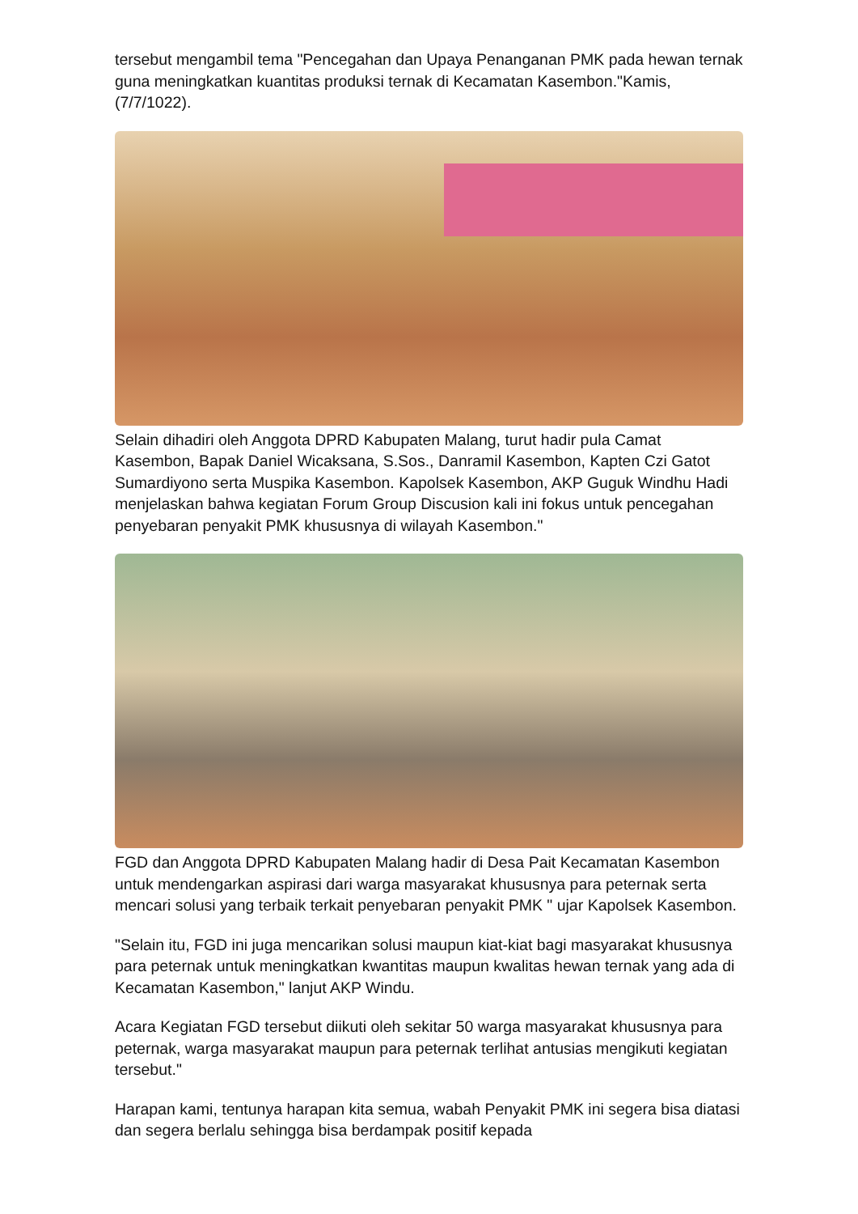tersebut mengambil tema "Pencegahan dan Upaya Penanganan PMK pada hewan ternak guna meningkatkan kuantitas produksi ternak di Kecamatan Kasembon."Kamis, (7/7/1022).
Selain dihadiri oleh Anggota DPRD Kabupaten Malang, turut hadir pula Camat Kasembon, Bapak Daniel Wicaksana, S.Sos., Danramil Kasembon, Kapten Czi Gatot Sumardiyono serta Muspika Kasembon. Kapolsek Kasembon, AKP Guguk Windhu Hadi menjelaskan bahwa kegiatan Forum Group Discusion kali ini fokus untuk pencegahan penyebaran penyakit PMK khususnya di wilayah Kasembon."
FGD dan Anggota DPRD Kabupaten Malang hadir di Desa Pait Kecamatan Kasembon untuk mendengarkan aspirasi dari warga masyarakat khususnya para peternak serta mencari solusi yang terbaik terkait penyebaran penyakit PMK " ujar Kapolsek Kasembon.
"Selain itu, FGD ini juga mencarikan solusi maupun kiat-kiat bagi masyarakat khususnya para peternak untuk meningkatkan kwantitas maupun kwalitas hewan ternak yang ada di Kecamatan Kasembon," lanjut AKP Windu.
Acara Kegiatan FGD tersebut diikuti oleh sekitar 50 warga masyarakat khususnya para peternak, warga masyarakat maupun para peternak terlihat antusias mengikuti kegiatan tersebut."
Harapan kami, tentunya harapan kita semua, wabah Penyakit PMK ini segera bisa diatasi dan segera berlalu sehingga bisa berdampak positif kepada